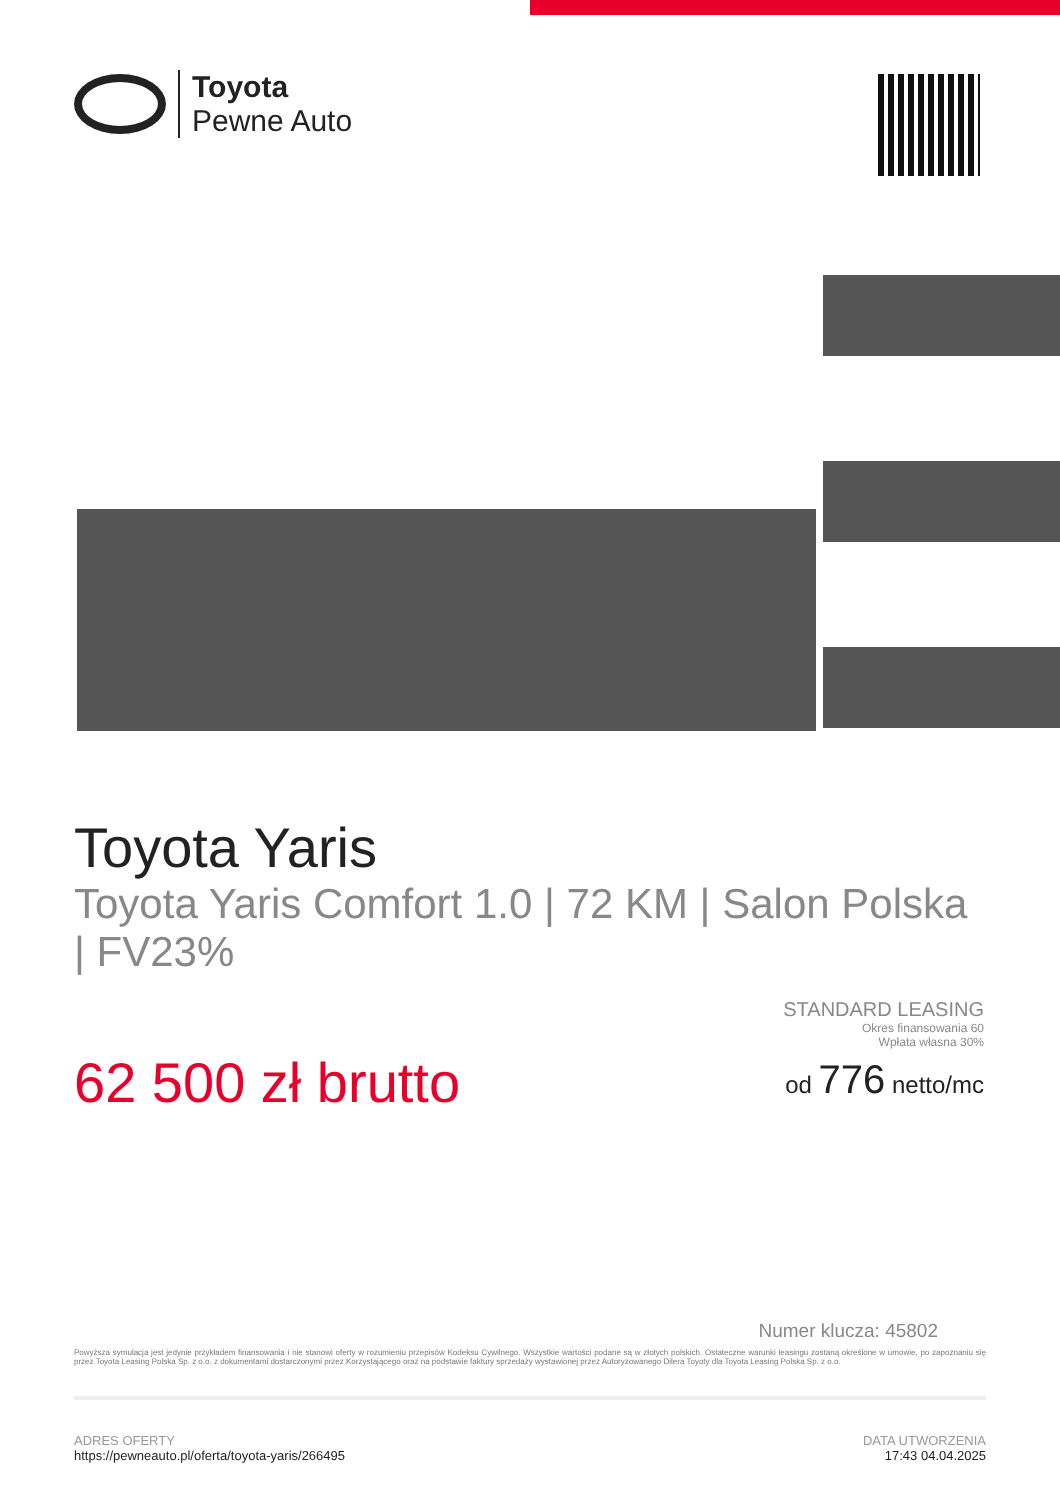Toyota
Pewne Auto
Toyota Yaris
Toyota Yaris Comfort 1.0 | 72 KM | Salon Polska | FV23%
62 500 zł brutto
STANDARD LEASING
Okres finansowania 60
Wpłata własna 30%
od 776 netto/mc
Numer klucza: 45802
Powyższa symulacja jest jedynie przykładem finansowania i nie stanowi oferty w rozumieniu przepisów Kodeksu Cywilnego. Wszystkie wartości podane są w złotych polskich. Ostateczne warunki leasingu zostaną określone w umowie, po zapoznaniu się przez Toyota Leasing Polska Sp. z o.o. z dokumentami dostarczonymi przez Korzystającego oraz na podstawie faktury sprzedaży wystawionej przez Autoryzowanego Dilera Toyoty dla Toyota Leasing Polska Sp. z o.o.
ADRES OFERTY
https://pewneauto.pl/oferta/toyota-yaris/266495
DATA UTWORZENIA
17:43 04.04.2025